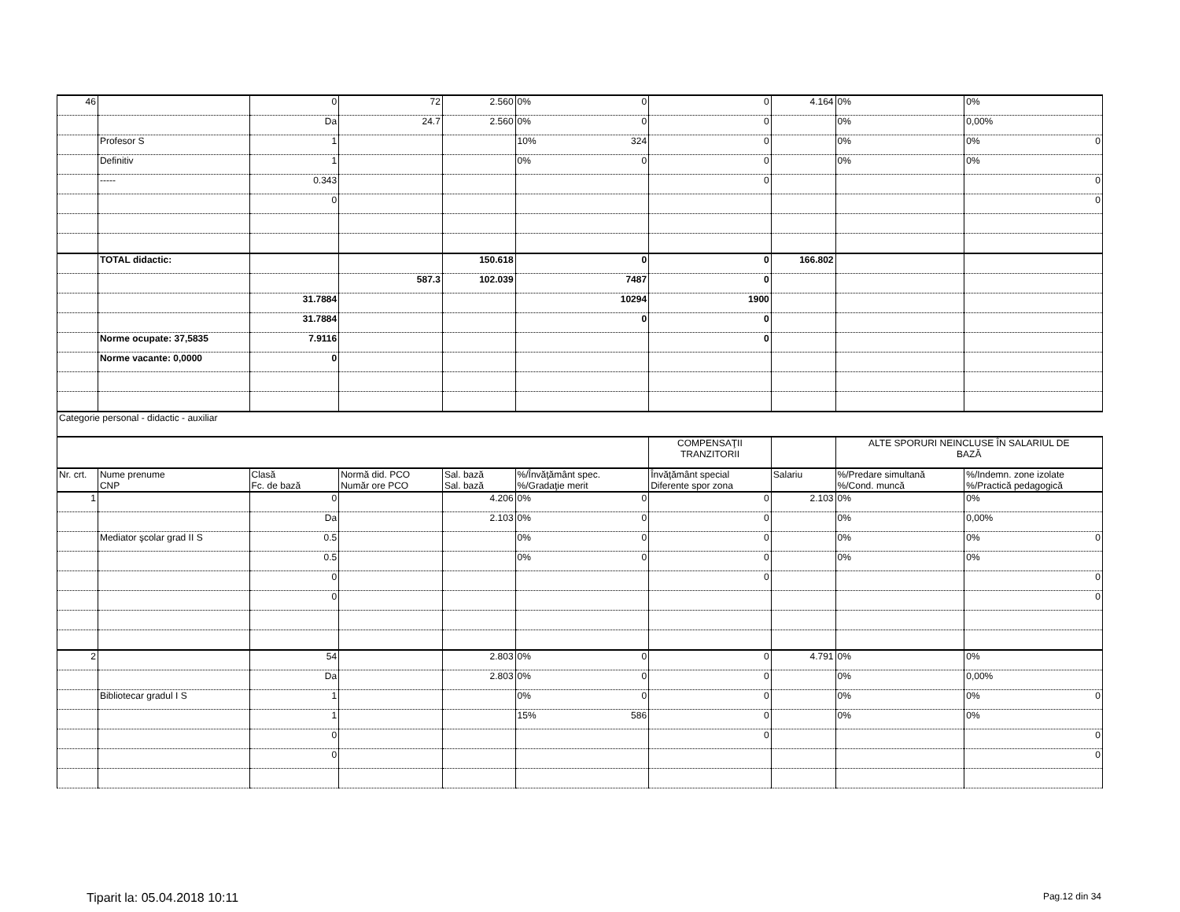| 46 | | 0 | 72 | 2.560 | 0% 0 | 0 | 4.164 | 0% | 0% |
| | | Da | 24.7 | 2.560 | 0% 0 | 0 | | 0% | 0,00% |
| | Profesor S | 1 | | | 10% 324 | 0 | | 0% | 0% 0 |
| | Definitiv | 1 | | | 0% 0 | 0 | | 0% | 0% |
| | ----- | 0.343 | | | | 0 | | | 0 |
| | | 0 | | | | | | | 0 |
| | TOTAL didactic: | | | 150.618 | 0 | 0 | 166.802 | | |
| | | | 587.3 | 102.039 | 7487 | 0 | | | |
| | | 31.7884 | | | 10294 | 1900 | | | |
| | | 31.7884 | | | 0 | 0 | | | |
| | Norme ocupate: 37,5835 | 7.9116 | | | | 0 | | | |
| | Norme vacante: 0,0000 | 0 | | | | | | | |
| Categorie personal - didactic - auxiliar | | | | | | | | | |
| | | | | | | COMPENSAŢII TRANZITORII | | ALTE SPORURI NEINCLUSE ÎN SALARIUL DE BAZĂ | |
| Nr. crt. | Nume prenume CNP | Clasă Fc. de bază | Normă did. PCO Număr ore PCO | Sal. bază Sal. bază | %/Învăţământ spec. %/Gradaţie merit | Învăţământ special Diferente spor zona | Salariu | %/Predare simultană %/Cond. muncă | %/Indemn. zone izolate %/Practică pedagogică |
| 1 | | 0 | | 4.206 | 0% 0 | 0 | 2.103 | 0% | 0% |
| | | Da | | 2.103 | 0% 0 | 0 | | 0% | 0,00% |
| | Mediator şcolar grad II S | 0.5 | | | 0% 0 | 0 | | 0% | 0% 0 |
| | | 0.5 | | | 0% 0 | 0 | | 0% | 0% |
| | | 0 | | | | 0 | | | 0 |
| | | 0 | | | | | | | 0 |
| 2 | | 54 | | 2.803 | 0% 0 | 0 | 4.791 | 0% | 0% |
| | | Da | | 2.803 | 0% 0 | 0 | | 0% | 0,00% |
| | Bibliotecar gradul I S | 1 | | | 0% 0 | 0 | | 0% | 0% 0 |
| | | 1 | | | 15% 586 | 0 | | 0% | 0% |
| | | 0 | | | | 0 | | | 0 |
| | | 0 | | | | | | | 0 |
Tiparit la: 05.04.2018 10:11 Pag.12 din 34